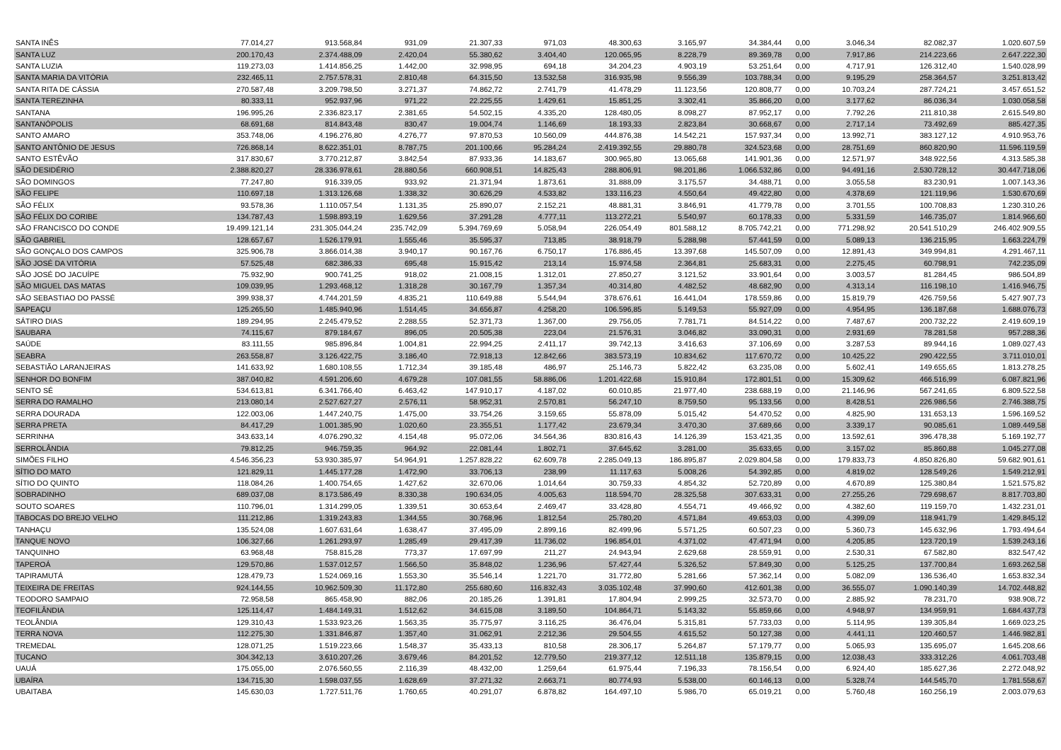| SANTA INÊS | 77.014,27 | 913.568,84 | 931,09 | 21.307,33 | 971,03 | 48.300,63 | 3.165,97 | 34.384,44 | 0,00 | 3.046,34 | 82.082,37 | 1.020.607,59 |
| SANTA LUZ | 200.170,43 | 2.374.488,09 | 2.420,04 | 55.380,62 | 3.404,40 | 120.065,95 | 8.228,79 | 89.369,78 | 0,00 | 7.917,86 | 214.223,66 | 2.647.222,30 |
| SANTA LUZIA | 119.273,03 | 1.414.856,25 | 1.442,00 | 32.998,95 | 694,18 | 34.204,23 | 4.903,19 | 53.251,64 | 0,00 | 4.717,91 | 126.312,40 | 1.540.028,99 |
| SANTA MARIA DA VITÓRIA | 232.465,11 | 2.757.578,31 | 2.810,48 | 64.315,50 | 13.532,58 | 316.935,98 | 9.556,39 | 103.788,34 | 0,00 | 9.195,29 | 258.364,57 | 3.251.813,42 |
| SANTA RITA DE CÁSSIA | 270.587,48 | 3.209.798,50 | 3.271,37 | 74.862,72 | 2.741,79 | 41.478,29 | 11.123,56 | 120.808,77 | 0,00 | 10.703,24 | 287.724,21 | 3.457.651,52 |
| SANTA TEREZINHA | 80.333,11 | 952.937,96 | 971,22 | 22.225,55 | 1.429,61 | 15.851,25 | 3.302,41 | 35.866,20 | 0,00 | 3.177,62 | 86.036,34 | 1.030.058,58 |
| SANTANA | 196.995,26 | 2.336.823,17 | 2.381,65 | 54.502,15 | 4.335,20 | 128.480,05 | 8.098,27 | 87.952,17 | 0,00 | 7.792,26 | 211.810,38 | 2.615.549,80 |
| SANTANÓPOLIS | 68.691,68 | 814.843,48 | 830,47 | 19.004,74 | 1.146,69 | 18.193,33 | 2.823,84 | 30.668,67 | 0,00 | 2.717,14 | 73.492,69 | 885.427,35 |
| SANTO AMARO | 353.748,06 | 4.196.276,80 | 4.276,77 | 97.870,53 | 10.560,09 | 444.876,38 | 14.542,21 | 157.937,34 | 0,00 | 13.992,71 | 383.127,12 | 4.910.953,76 |
| SANTO ANTÔNIO DE JESUS | 726.868,14 | 8.622.351,01 | 8.787,75 | 201.100,66 | 95.284,24 | 2.419.392,55 | 29.880,78 | 324.523,68 | 0,00 | 28.751,69 | 860.820,90 | 11.596.119,59 |
| SANTO ESTÊVÃO | 317.830,67 | 3.770.212,87 | 3.842,54 | 87.933,36 | 14.183,67 | 300.965,80 | 13.065,68 | 141.901,36 | 0,00 | 12.571,97 | 348.922,56 | 4.313.585,38 |
| SÃO DESIDÉRIO | 2.388.820,27 | 28.336.978,61 | 28.880,56 | 660.908,51 | 14.825,43 | 288.806,91 | 98.201,86 | 1.066.532,86 | 0,00 | 94.491,16 | 2.530.728,12 | 30.447.718,06 |
| SÃO DOMINGOS | 77.247,80 | 916.339,05 | 933,92 | 21.371,94 | 1.873,61 | 31.888,09 | 3.175,57 | 34.488,71 | 0,00 | 3.055,58 | 83.230,91 | 1.007.143,36 |
| SÃO FELIPE | 110.697,18 | 1.313.126,68 | 1.338,32 | 30.626,29 | 4.533,82 | 133.116,23 | 4.550,64 | 49.422,80 | 0,00 | 4.378,69 | 121.119,96 | 1.530.670,69 |
| SÃO FÉLIX | 93.578,36 | 1.110.057,54 | 1.131,35 | 25.890,07 | 2.152,21 | 48.881,31 | 3.846,91 | 41.779,78 | 0,00 | 3.701,55 | 100.708,83 | 1.230.310,26 |
| SÃO FÉLIX DO CORIBE | 134.787,43 | 1.598.893,19 | 1.629,56 | 37.291,28 | 4.777,11 | 113.272,21 | 5.540,97 | 60.178,33 | 0,00 | 5.331,59 | 146.735,07 | 1.814.966,60 |
| SÃO FRANCISCO DO CONDE | 19.499.121,14 | 231.305.044,24 | 235.742,09 | 5.394.769,69 | 5.058,94 | 226.054,49 | 801.588,12 | 8.705.742,21 | 0,00 | 771.298,92 | 20.541.510,29 | 246.402.909,55 |
| SÃO GABRIEL | 128.657,67 | 1.526.179,91 | 1.555,46 | 35.595,37 | 713,85 | 38.918,79 | 5.288,98 | 57.441,59 | 0,00 | 5.089,13 | 136.215,95 | 1.663.224,79 |
| SÃO GONÇALO DOS CAMPOS | 325.906,78 | 3.866.014,38 | 3.940,17 | 90.167,76 | 6.750,17 | 176.886,45 | 13.397,68 | 145.507,09 | 0,00 | 12.891,43 | 349.994,81 | 4.291.467,11 |
| SÃO JOSÉ DA VITÓRIA | 57.525,48 | 682.386,33 | 695,48 | 15.915,42 | 213,14 | 15.974,58 | 2.364,81 | 25.683,31 | 0,00 | 2.275,45 | 60.798,91 | 742.235,09 |
| SÃO JOSÉ DO JACUÍPE | 75.932,90 | 900.741,25 | 918,02 | 21.008,15 | 1.312,01 | 27.850,27 | 3.121,52 | 33.901,64 | 0,00 | 3.003,57 | 81.284,45 | 986.504,89 |
| SÃO MIGUEL DAS MATAS | 109.039,95 | 1.293.468,12 | 1.318,28 | 30.167,79 | 1.357,34 | 40.314,80 | 4.482,52 | 48.682,90 | 0,00 | 4.313,14 | 116.198,10 | 1.416.946,75 |
| SÃO SEBASTIAO DO PASSÉ | 399.938,37 | 4.744.201,59 | 4.835,21 | 110.649,88 | 5.544,94 | 378.676,61 | 16.441,04 | 178.559,86 | 0,00 | 15.819,79 | 426.759,56 | 5.427.907,73 |
| SAPEAÇU | 125.265,50 | 1.485.940,96 | 1.514,45 | 34.656,87 | 4.258,20 | 106.596,85 | 5.149,53 | 55.927,09 | 0,00 | 4.954,95 | 136.187,68 | 1.688.076,73 |
| SÁTIRO DIAS | 189.294,95 | 2.245.479,52 | 2.288,55 | 52.371,73 | 1.367,00 | 29.756,05 | 7.781,71 | 84.514,22 | 0,00 | 7.487,67 | 200.732,22 | 2.419.609,19 |
| SAUBARA | 74.115,67 | 879.184,67 | 896,05 | 20.505,38 | 223,04 | 21.576,31 | 3.046,82 | 33.090,31 | 0,00 | 2.931,69 | 78.281,58 | 957.288,36 |
| SAÚDE | 83.111,55 | 985.896,84 | 1.004,81 | 22.994,25 | 2.411,17 | 39.742,13 | 3.416,63 | 37.106,69 | 0,00 | 3.287,53 | 89.944,16 | 1.089.027,43 |
| SEABRA | 263.558,87 | 3.126.422,75 | 3.186,40 | 72.918,13 | 12.842,66 | 383.573,19 | 10.834,62 | 117.670,72 | 0,00 | 10.425,22 | 290.422,55 | 3.711.010,01 |
| SEBASTIÃO LARANJEIRAS | 141.633,92 | 1.680.108,55 | 1.712,34 | 39.185,48 | 486,97 | 25.146,73 | 5.822,42 | 63.235,08 | 0,00 | 5.602,41 | 149.655,65 | 1.813.278,25 |
| SENHOR DO BONFIM | 387.040,82 | 4.591.206,60 | 4.679,28 | 107.081,55 | 58.886,06 | 1.201.422,68 | 15.910,84 | 172.801,51 | 0,00 | 15.309,62 | 466.516,99 | 6.087.821,96 |
| SENTO SÉ | 534.613,81 | 6.341.766,40 | 6.463,42 | 147.910,17 | 4.187,02 | 60.010,85 | 21.977,40 | 238.688,19 | 0,00 | 21.146,96 | 567.241,65 | 6.809.522,58 |
| SERRA DO RAMALHO | 213.080,14 | 2.527.627,27 | 2.576,11 | 58.952,31 | 2.570,81 | 56.247,10 | 8.759,50 | 95.133,56 | 0,00 | 8.428,51 | 226.986,56 | 2.746.388,75 |
| SERRA DOURADA | 122.003,06 | 1.447.240,75 | 1.475,00 | 33.754,26 | 3.159,65 | 55.878,09 | 5.015,42 | 54.470,52 | 0,00 | 4.825,90 | 131.653,13 | 1.596.169,52 |
| SERRA PRETA | 84.417,29 | 1.001.385,90 | 1.020,60 | 23.355,51 | 1.177,42 | 23.679,34 | 3.470,30 | 37.689,66 | 0,00 | 3.339,17 | 90.085,61 | 1.089.449,58 |
| SERRINHA | 343.633,14 | 4.076.290,32 | 4.154,48 | 95.072,06 | 34.564,36 | 830.816,43 | 14.126,39 | 153.421,35 | 0,00 | 13.592,61 | 396.478,38 | 5.169.192,77 |
| SERROLÂNDIA | 79.812,25 | 946.759,35 | 964,92 | 22.081,44 | 1.802,71 | 37.645,62 | 3.281,00 | 35.633,65 | 0,00 | 3.157,02 | 85.860,88 | 1.045.277,08 |
| SIMÕES FILHO | 4.546.356,23 | 53.930.385,97 | 54.964,91 | 1.257.828,22 | 62.609,78 | 2.285.049,13 | 186.895,87 | 2.029.804,58 | 0,00 | 179.833,73 | 4.850.826,80 | 59.682.901,61 |
| SÍTIO DO MATO | 121.829,11 | 1.445.177,28 | 1.472,90 | 33.706,13 | 238,99 | 11.117,63 | 5.008,26 | 54.392,85 | 0,00 | 4.819,02 | 128.549,26 | 1.549.212,91 |
| SÍTIO DO QUINTO | 118.084,26 | 1.400.754,65 | 1.427,62 | 32.670,06 | 1.014,64 | 30.759,33 | 4.854,32 | 52.720,89 | 0,00 | 4.670,89 | 125.380,84 | 1.521.575,82 |
| SOBRADINHO | 689.037,08 | 8.173.586,49 | 8.330,38 | 190.634,05 | 4.005,63 | 118.594,70 | 28.325,58 | 307.633,31 | 0,00 | 27.255,26 | 729.698,67 | 8.817.703,80 |
| SOUTO SOARES | 110.796,01 | 1.314.299,05 | 1.339,51 | 30.653,64 | 2.469,47 | 33.428,80 | 4.554,71 | 49.466,92 | 0,00 | 4.382,60 | 119.159,70 | 1.432.231,01 |
| TABOCAS DO BREJO VELHO | 111.212,86 | 1.319.243,83 | 1.344,55 | 30.768,96 | 1.812,54 | 25.780,20 | 4.571,84 | 49.653,03 | 0,00 | 4.399,09 | 118.941,79 | 1.429.845,12 |
| TANHAÇU | 135.524,08 | 1.607.631,64 | 1.638,47 | 37.495,09 | 2.899,16 | 82.499,96 | 5.571,25 | 60.507,23 | 0,00 | 5.360,73 | 145.632,96 | 1.793.494,64 |
| TANQUE NOVO | 106.327,66 | 1.261.293,97 | 1.285,49 | 29.417,39 | 11.736,02 | 196.854,01 | 4.371,02 | 47.471,94 | 0,00 | 4.205,85 | 123.720,19 | 1.539.243,16 |
| TANQUINHO | 63.968,48 | 758.815,28 | 773,37 | 17.697,99 | 211,27 | 24.943,94 | 2.629,68 | 28.559,91 | 0,00 | 2.530,31 | 67.582,80 | 832.547,42 |
| TAPEROÁ | 129.570,86 | 1.537.012,57 | 1.566,50 | 35.848,02 | 1.236,96 | 57.427,44 | 5.326,52 | 57.849,30 | 0,00 | 5.125,25 | 137.700,84 | 1.693.262,58 |
| TAPIRAMUTÁ | 128.479,73 | 1.524.069,16 | 1.553,30 | 35.546,14 | 1.221,70 | 31.772,80 | 5.281,66 | 57.362,14 | 0,00 | 5.082,09 | 136.536,40 | 1.653.832,34 |
| TEIXEIRA DE FREITAS | 924.144,55 | 10.962.509,30 | 11.172,80 | 255.680,60 | 116.832,43 | 3.035.102,48 | 37.990,60 | 412.601,38 | 0,00 | 36.555,07 | 1.090.140,39 | 14.702.448,82 |
| TEODORO SAMPAIO | 72.958,58 | 865.458,90 | 882,06 | 20.185,26 | 1.391,81 | 17.804,94 | 2.999,25 | 32.573,70 | 0,00 | 2.885,92 | 78.231,70 | 938.908,72 |
| TEOFILÂNDIA | 125.114,47 | 1.484.149,31 | 1.512,62 | 34.615,08 | 3.189,50 | 104.864,71 | 5.143,32 | 55.859,66 | 0,00 | 4.948,97 | 134.959,91 | 1.684.437,73 |
| TEOLÂNDIA | 129.310,43 | 1.533.923,26 | 1.563,35 | 35.775,97 | 3.116,25 | 36.476,04 | 5.315,81 | 57.733,03 | 0,00 | 5.114,95 | 139.305,84 | 1.669.023,25 |
| TERRA NOVA | 112.275,30 | 1.331.846,87 | 1.357,40 | 31.062,91 | 2.212,36 | 29.504,55 | 4.615,52 | 50.127,38 | 0,00 | 4.441,11 | 120.460,57 | 1.446.982,81 |
| TREMEDAL | 128.071,25 | 1.519.223,66 | 1.548,37 | 35.433,13 | 810,58 | 28.306,17 | 5.264,87 | 57.179,77 | 0,00 | 5.065,93 | 135.695,07 | 1.645.208,66 |
| TUCANO | 304.342,13 | 3.610.207,26 | 3.679,46 | 84.201,52 | 12.779,50 | 219.377,12 | 12.511,18 | 135.879,15 | 0,00 | 12.038,43 | 333.312,26 | 4.061.703,48 |
| UAUÁ | 175.055,00 | 2.076.560,55 | 2.116,39 | 48.432,00 | 1.259,64 | 61.975,44 | 7.196,33 | 78.156,54 | 0,00 | 6.924,40 | 185.627,36 | 2.272.048,92 |
| UBAÍRA | 134.715,30 | 1.598.037,55 | 1.628,69 | 37.271,32 | 2.663,71 | 80.774,93 | 5.538,00 | 60.146,13 | 0,00 | 5.328,74 | 144.545,70 | 1.781.558,67 |
| UBAITABA | 145.630,03 | 1.727.511,76 | 1.760,65 | 40.291,07 | 6.878,82 | 164.497,10 | 5.986,70 | 65.019,21 | 0,00 | 5.760,48 | 160.256,19 | 2.003.079,63 |